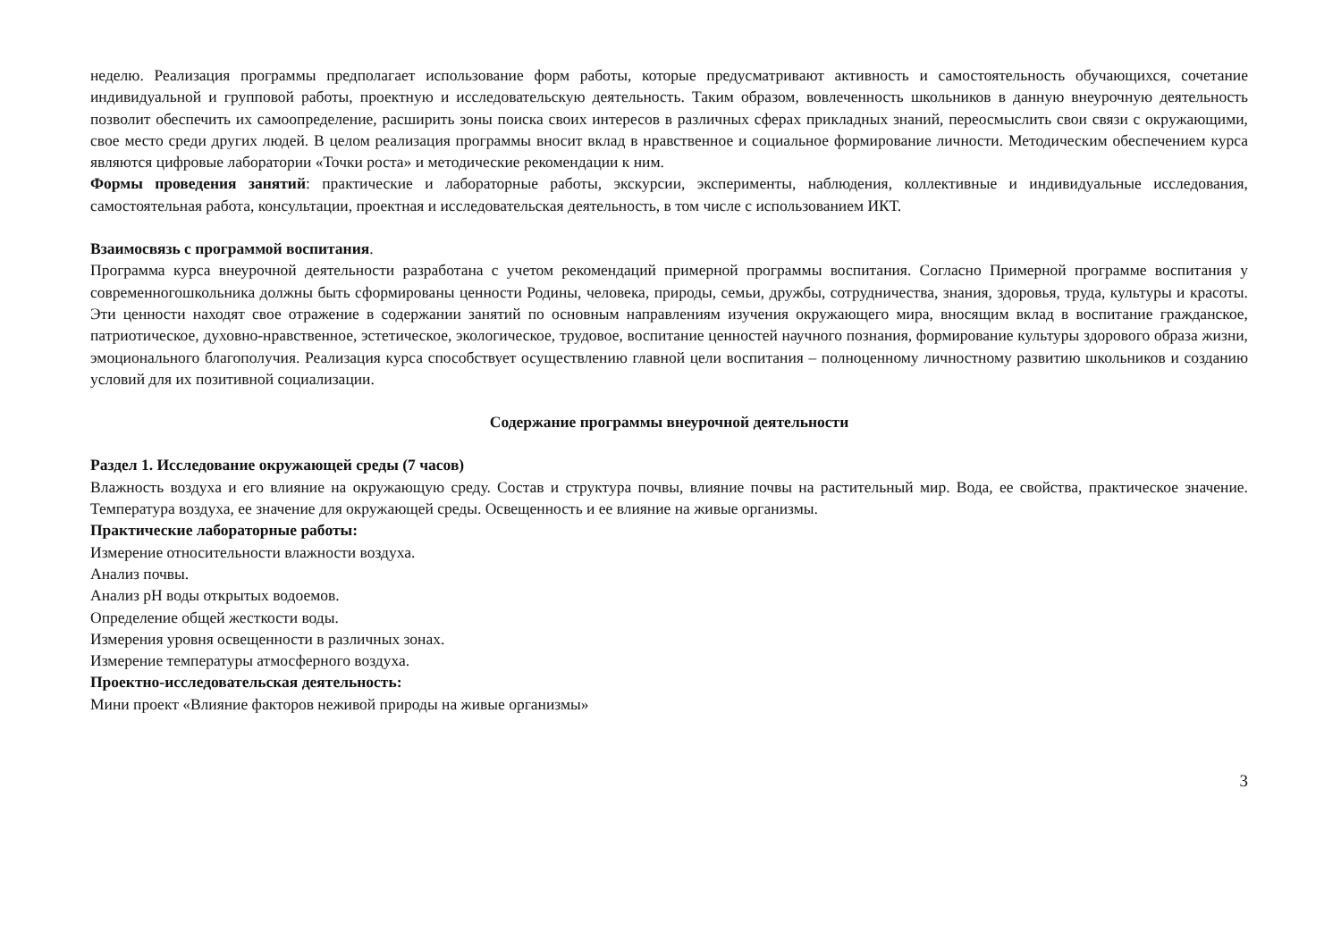неделю. Реализация программы предполагает использование форм работы, которые предусматривают активность и самостоятельность обучающихся, сочетание индивидуальной и групповой работы, проектную и исследовательскую деятельность. Таким образом, вовлеченность школьников в данную внеурочную деятельность позволит обеспечить их самоопределение, расширить зоны поиска своих интересов в различных сферах прикладных знаний, переосмыслить свои связи с окружающими, свое место среди других людей. В целом реализация программы вносит вклад в нравственное и социальное формирование личности. Методическим обеспечением курса являются цифровые лаборатории «Точки роста» и методические рекомендации к ним.
Формы проведения занятий: практические и лабораторные работы, экскурсии, эксперименты, наблюдения, коллективные и индивидуальные исследования, самостоятельная работа, консультации, проектная и исследовательская деятельность, в том числе с использованием ИКТ.
Взаимосвязь с программой воспитания.
Программа курса внеурочной деятельности разработана с учетом рекомендаций примерной программы воспитания. Согласно Примерной программе воспитания у современногошкольника должны быть сформированы ценности Родины, человека, природы, семьи, дружбы, сотрудничества, знания, здоровья, труда, культуры и красоты. Эти ценности находят свое отражение в содержании занятий по основным направлениям изучения окружающего мира, вносящим вклад в воспитание гражданское, патриотическое, духовно-нравственное, эстетическое, экологическое, трудовое, воспитание ценностей научного познания, формирование культуры здорового образа жизни, эмоционального благополучия. Реализация курса способствует осуществлению главной цели воспитания – полноценному личностному развитию школьников и созданию условий для их позитивной социализации.
Содержание программы внеурочной деятельности
Раздел 1. Исследование окружающей среды (7 часов)
Влажность воздуха и его влияние на окружающую среду. Состав и структура почвы, влияние почвы на растительный мир. Вода, ее свойства, практическое значение. Температура воздуха, ее значение для окружающей среды. Освещенность и ее влияние на живые организмы.
Практические лабораторные работы:
Измерение относительности влажности воздуха.
Анализ почвы.
Анализ pH воды открытых водоемов.
Определение общей жесткости воды.
Измерения уровня освещенности в различных зонах.
Измерение температуры атмосферного воздуха.
Проектно-исследовательская деятельность:
Мини проект «Влияние факторов неживой природы на живые организмы»
3